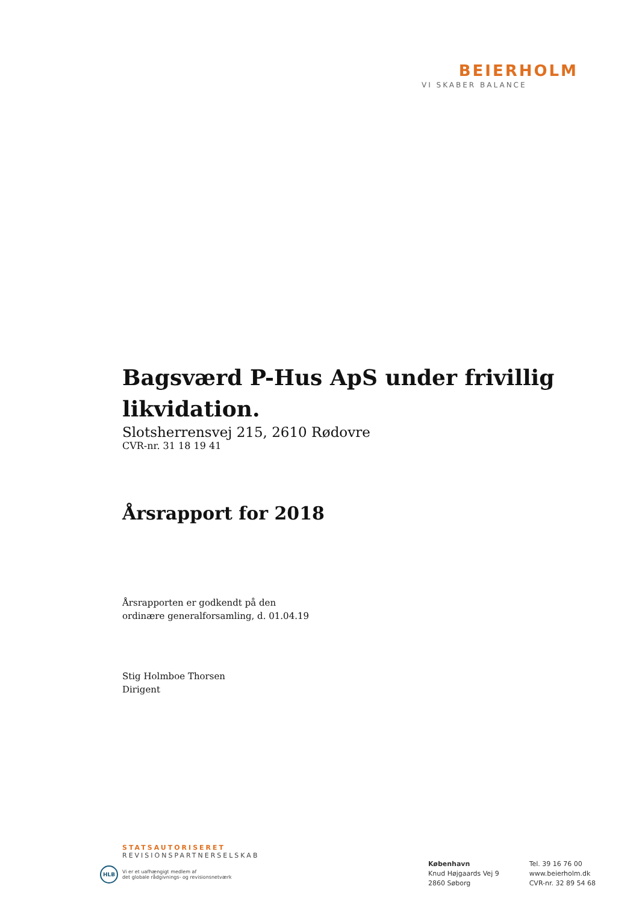BEIERHOLM
VI SKABER BALANCE
Bagsværd P-Hus ApS under frivillig likvidation.
Slotsherrensvej 215, 2610 Rødovre
CVR-nr. 31 18 19 41
Årsrapport for 2018
Årsrapporten er godkendt på den
ordinære generalforsamling, d. 01.04.19
Stig Holmboe Thorsen
Dirigent
STATSAUTORISERET
REVISIONSPARTNERSELSKAB
HLB
Vi er et uafhængigt medlem af
det globale rådgivnings- og revisionsnetværk
København
Knud Højgaards Vej 9
2860 Søborg
Tel. 39 16 76 00
www.beierholm.dk
CVR-nr. 32 89 54 68